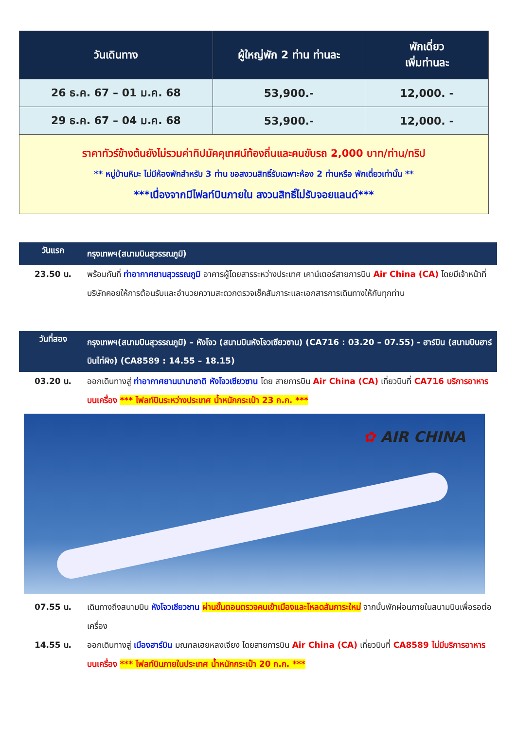| วันเดินทาง | ผู้ใหญ่พัก 2 ท่าน ท่านละ | พักเดี่ยว เพิ่มท่านละ |
| --- | --- | --- |
| 26 ธ.ค. 67 – 01 ม.ค. 68 | 53,900.- | 12,000. - |
| 29 ธ.ค. 67 – 04 ม.ค. 68 | 53,900.- | 12,000. - |
| ราคาทัวร์ข้างต้นยังไม่รวมค่าทิปมัคคุเทศน์ท้องถิ่นและคนขับรถ 2,000 บาท/ท่าน/ทริป ** หมู่บ้านหิมะ ไม่มีห้องพักสำหรับ 3 ท่าน ขอสงวนสิทธิ์รับเฉพาะห้อง 2 ท่านหรือ พักเดี่ยวเท่านั้น ** ***เนื่องจากมีไฟลท์บินภายใน สงวนสิทธิ์ไม่รับจอยแลนด์*** | | |
วันแรก
กรุงเทพฯ(สนามบินสุวรรณภูมิ)
23.50 น. พร้อมกันที่ ท่าอากาศยานสุวรรณภูมิ อาคารผู้โดยสารระหว่างประเทศ เคาน์เตอร์สายการบิน Air China (CA) โดยมีเจ้าหน้าที่บริษัทคอยให้การต้อนรับและอำนวยความสะดวกตรวจเช็คสัมภาระและเอกสารการเดินทางให้กับทุกท่าน
วันที่สอง
กรุงเทพฯ(สนามบินสุวรรณภูมิ) – หังโจว (สนามบินหังโจวเซียวซาน) (CA716 : 03.20 – 07.55) - ฮาร์บิน (สนามบินฮาร์บินไท่ผิง) (CA8589 : 14.55 – 18.15)
03.20 น. ออกเดินทางสู่ ท่าอากาศยานนานาชาติ หังโจวเซียวซาน โดย สายการบิน Air China (CA) เที่ยวบินที่ CA716 บริการอาหารบนเครื่อง *** ไฟลท์บินระหว่างประเทศ น้ำหนักกระเป๋า 23 ก.ก. ***
✿ AIR CHINA
07.55 น. เดินทางถึงสนามบิน หังโจวเซียวซาน ผ่านขั้นตอนตรวจคนเข้าเมืองและโหลดสัมภาระใหม่ จากนั้นพักผ่อนภายในสนามบินเพื่อรอต่อเครื่อง
14.55 น. ออกเดินทางสู่ เมืองฮาร์บิน มณฑลเฮยหลงเจียง โดยสายการบิน Air China (CA) เที่ยวบินที่ CA8589 ไม่มีบริการอาหารบนเครื่อง *** ไฟลท์บินภายในประเทศ น้ำหนักกระเป๋า 20 ก.ก. ***